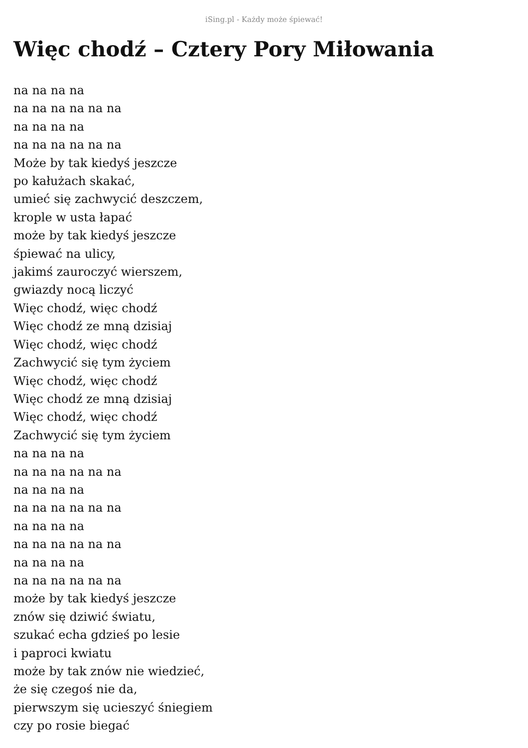iSing.pl - Każdy może śpiewać!
Więc chodź – Cztery Pory Miłowania
na na na na
na na na na na na
na na na na
na na na na na na
Może by tak kiedyś jeszcze
po kałużach skakać,
umieć się zachwycić deszczem,
krople w usta łapać
może by tak kiedyś jeszcze
śpiewać na ulicy,
jakimś zauroczyć wierszem,
gwiazdy nocą liczyć
Więc chodź, więc chodź
Więc chodź ze mną dzisiaj
Więc chodź, więc chodź
Zachwycić się tym życiem
Więc chodź, więc chodź
Więc chodź ze mną dzisiaj
Więc chodź, więc chodź
Zachwycić się tym życiem
na na na na
na na na na na na
na na na na
na na na na na na
na na na na
na na na na na na
na na na na
na na na na na na
może by tak kiedyś jeszcze
znów się dziwić światu,
szukać echa gdzieś po lesie
i paproci kwiatu
może by tak znów nie wiedzieć,
że się czegoś nie da,
pierwszym się ucieszyć śniegiem
czy po rosie biegać